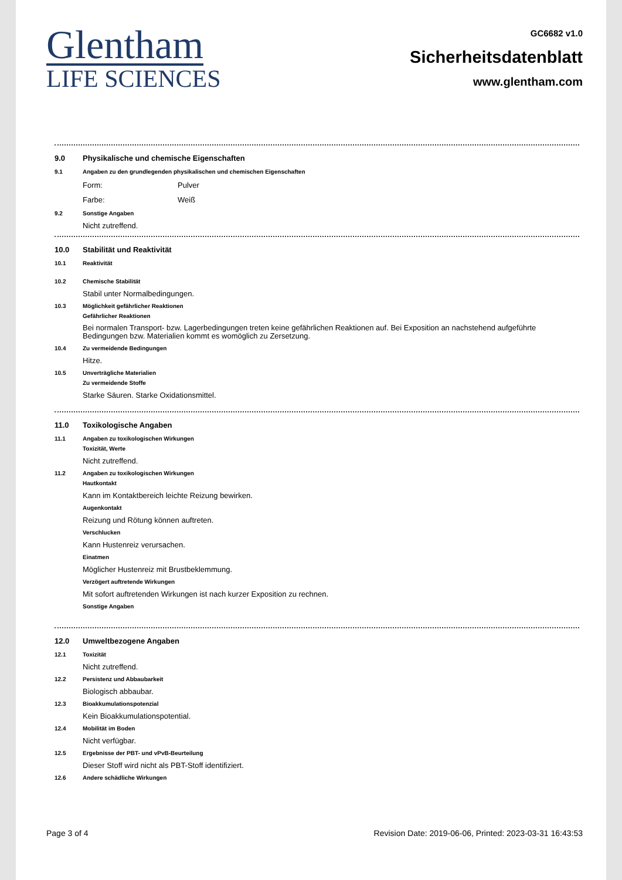Glentham
LIFE SCIENCES
GC6682 v1.0
Sicherheitsdatenblatt
www.glentham.com
9.0 Physikalische und chemische Eigenschaften
9.1 Angaben zu den grundlegenden physikalischen und chemischen Eigenschaften
Form: Pulver
Farbe: Weiß
9.2 Sonstige Angaben
Nicht zutreffend.
10.0 Stabilität und Reaktivität
10.1 Reaktivität
10.2 Chemische Stabilität
Stabil unter Normalbedingungen.
10.3 Möglichkeit gefährlicher Reaktionen
Gefährlicher Reaktionen
Bei normalen Transport- bzw. Lagerbedingungen treten keine gefährlichen Reaktionen auf. Bei Exposition an nachstehend aufgeführte Bedingungen bzw. Materialien kommt es womöglich zu Zersetzung.
10.4 Zu vermeidende Bedingungen
Hitze.
10.5 Unverträgliche Materialien
Zu vermeidende Stoffe
Starke Säuren. Starke Oxidationsmittel.
11.0 Toxikologische Angaben
11.1 Angaben zu toxikologischen Wirkungen
Toxizität, Werte
Nicht zutreffend.
11.2 Angaben zu toxikologischen Wirkungen
Hautkontakt
Kann im Kontaktbereich leichte Reizung bewirken.
Augenkontakt
Reizung und Rötung können auftreten.
Verschlucken
Kann Hustenreiz verursachen.
Einatmen
Möglicher Hustenreiz mit Brustbeklemmung.
Verzögert auftretende Wirkungen
Mit sofort auftretenden Wirkungen ist nach kurzer Exposition zu rechnen.
Sonstige Angaben
12.0 Umweltbezogene Angaben
12.1 Toxizität
Nicht zutreffend.
12.2 Persistenz und Abbaubarkeit
Biologisch abbaubar.
12.3 Bioakkumulationspotenzial
Kein Bioakkumulationspotential.
12.4 Mobilität im Boden
Nicht verfügbar.
12.5 Ergebnisse der PBT- und vPvB-Beurteilung
Dieser Stoff wird nicht als PBT-Stoff identifiziert.
12.6 Andere schädliche Wirkungen
Page 3 of 4 Revision Date: 2019-06-06, Printed: 2023-03-31 16:43:53